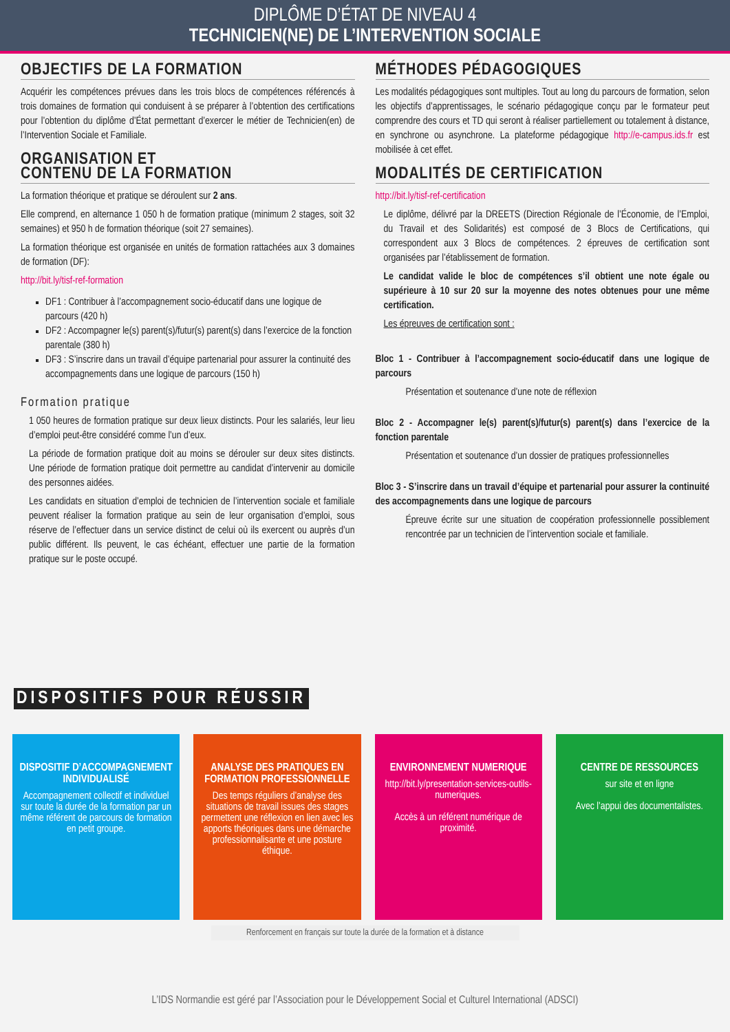DIPLÔME D’ÉTAT DE NIVEAU 4
TECHNICIEN(NE) DE L’INTERVENTION SOCIALE
OBJECTIFS DE LA FORMATION
Acquérir les compétences prévues dans les trois blocs de compétences référencés à trois domaines de formation qui conduisent à se préparer à l’obtention des certifications pour l’obtention du diplôme d’État permettant d’exercer le métier de Technicien(en) de l’Intervention Sociale et Familiale.
ORGANISATION ET
CONTENU DE LA FORMATION
La formation théorique et pratique se déroulent sur 2 ans.
Elle comprend, en alternance 1 050 h de formation pratique (minimum 2 stages, soit 32 semaines) et 950 h de formation théorique (soit 27 semaines).
La formation théorique est organisée en unités de formation rattachées aux 3 domaines de formation (DF):
http://bit.ly/tisf-ref-formation
DF1 : Contribuer à l’accompagnement socio-éducatif dans une logique de parcours (420 h)
DF2 : Accompagner le(s) parent(s)/futur(s) parent(s) dans l’exercice de la fonction parentale (380 h)
DF3 : S’inscrire dans un travail d’équipe partenarial pour assurer la continuité des accompagnements dans une logique de parcours (150 h)
Formation pratique
1 050 heures de formation pratique sur deux lieux distincts. Pour les salariés, leur lieu d’emploi peut-être considéré comme l’un d’eux.
La période de formation pratique doit au moins se dérouler sur deux sites distincts. Une période de formation pratique doit permettre au candidat d’intervenir au domicile des personnes aidées.
Les candidats en situation d’emploi de technicien de l’intervention sociale et familiale peuvent réaliser la formation pratique au sein de leur organisation d’emploi, sous réserve de l’effectuer dans un service distinct de celui où ils exercent ou auprès d’un public différent. Ils peuvent, le cas échéant, effectuer une partie de la formation pratique sur le poste occupé.
MÉTHODES PÉDAGOGIQUES
Les modalités pédagogiques sont multiples. Tout au long du parcours de formation, selon les objectifs d’apprentissages, le scénario pédagogique conçu par le formateur peut comprendre des cours et TD qui seront à réaliser partiellement ou totalement à distance, en synchrone ou asynchrone. La plateforme pédagogique http://e-campus.ids.fr est mobilisée à cet effet.
MODALITÉS DE CERTIFICATION
http://bit.ly/tisf-ref-certification
Le diplôme, délivré par la DREETS (Direction Régionale de l’Économie, de l’Emploi, du Travail et des Solidarités) est composé de 3 Blocs de Certifications, qui correspondent aux 3 Blocs de compétences. 2 épreuves de certification sont organisées par l’établissement de formation.
Le candidat valide le bloc de compétences s’il obtient une note égale ou supérieure à 10 sur 20 sur la moyenne des notes obtenues pour une même certification.
Les épreuves de certification sont :
Bloc 1 - Contribuer à l’accompagnement socio-éducatif dans une logique de parcours
Présentation et soutenance d’une note de réflexion
Bloc 2 - Accompagner le(s) parent(s)/futur(s) parent(s) dans l’exercice de la fonction parentale
Présentation et soutenance d’un dossier de pratiques professionnelles
Bloc 3 - S’inscrire dans un travail d’équipe et partenarial pour assurer la continuité des accompagnements dans une logique de parcours
Épreuve écrite sur une situation de coopération professionnelle possiblement rencontrée par un technicien de l’intervention sociale et familiale.
DISPOSITIFS POUR RÉUSSIR
DISPOSITIF D’ACCOMPAGNEMENT INDIVIDUALISÉ
Accompagnement collectif et individuel sur toute la durée de la formation par un même référent de parcours de formation en petit groupe.
ANALYSE DES PRATIQUES EN FORMATION PROFESSIONNELLE
Des temps réguliers d’analyse des situations de travail issues des stages permettent une réflexion en lien avec les apports théoriques dans une démarche professionnalisante et une posture éthique.
ENVIRONNEMENT NUMERIQUE
http://bit.ly/presentation-services-outils-numeriques.
Accès à un référent numérique de proximité.
CENTRE DE RESSOURCES
sur site et en ligne
Avec l’appui des documentalistes.
Renforcement en français sur toute la durée de la formation et à distance
L’IDS Normandie est géré par l’Association pour le Développement Social et Culturel International (ADSCI)